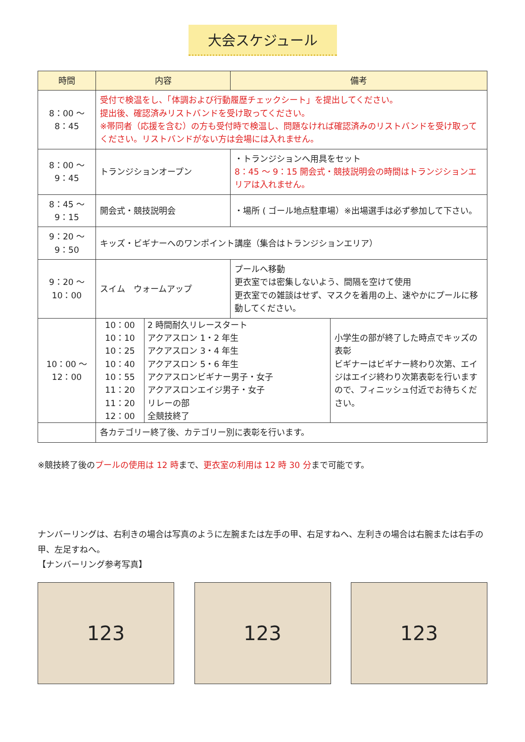大会スケジュール
| 時間 | 内容 | 備考 | |
| --- | --- | --- | --- |
| 8：00 ～ 8：45 | 受付で検温をし、「体調および行動履歴チェックシート」を提出してください。 提出後、確認済みリストバンドを受け取ってください。 ※帯同者（応援を含む）の方も受付時で検温し、問題なければ確認済みのリストバンドを受け取ってください。リストバンドがない方は会場には入れません。 | | |
| 8：00 ～ 9：45 | トランジションオープン | ・トランジションへ用具をセット 8：45 ～ 9：15 開会式・競技説明会の時間はトランジションエリアは入れません。 | |
| 8：45 ～ 9：15 | 開会式・競技説明会 | ・場所 ( ゴール地点駐車場）※出場選手は必ず参加して下さい。 | |
| 9：20 ～ 9：50 | キッズ・ビギナーへのワンポイント講座（集合はトランジションエリア） | | |
| 9：20 ～ 10：00 | スイム ウォームアップ | プールへ移動 更衣室では密集しないよう、間隔を空けて使用 更衣室での雑談はせず、マスクを着用の上、速やかにプールに移動してください。 | |
| 10：00 ～ 12：00 | / 10：00 10：10 10：25 10：40 10：55 11：20 11：20 12：00 / 2 時間耐久リレースタート アクアスロン 1・2 年生 アクアスロン 3・4 年生 アクアスロン 5・6 年生 アクアスロンビギナー男子・女子 アクアスロンエイジ男子・女子 リレーの部 全競技終了 / | | 小学生の部が終了した時点でキッズの表彰 ビギナーはビギナー終わり次第、エイジはエイジ終わり次第表彰を行いますので、フィニッシュ付近でお待ちください。 |
| | 各カテゴリー終了後、カテゴリー別に表彰を行います。 | | |
※競技終了後のプールの使用は 12 時まで、更衣室の利用は 12 時 30 分まで可能です。
ナンバーリングは、右利きの場合は写真のように左腕または左手の甲、右足すねへ、左利きの場合は右腕または右手の甲、左足すねへ。
【ナンバーリング参考写真】
123 123 123